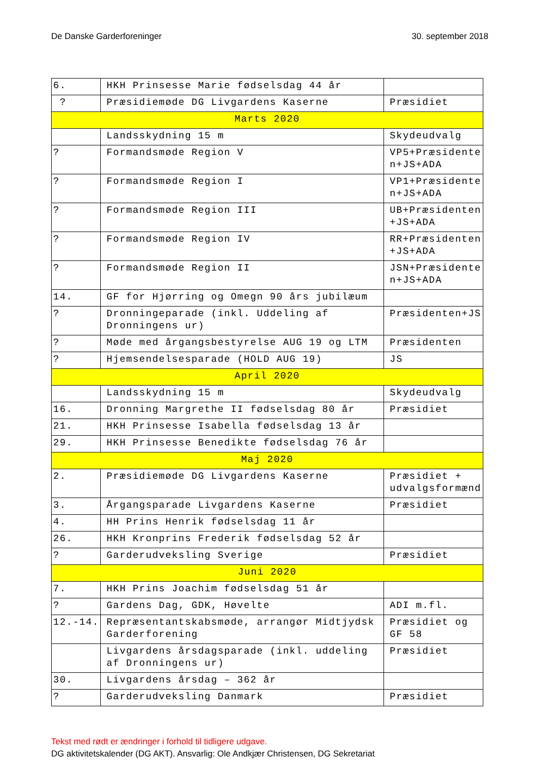De Danske Garderforeninger 30. september 2018
| 6. | HKH Prinsesse Marie fødselsdag 44 år | |
| ? | Præsidiemøde DG Livgardens Kaserne | Præsidiet |
| Marts 2020 | | |
| | Landsskydning 15 m | Skydeudvalg |
| ? | Formandsmøde Region V | VP5+Præsidente n+JS+ADA |
| ? | Formandsmøde Region I | VP1+Præsidente n+JS+ADA |
| ? | Formandsmøde Region III | UB+Præsidenten +JS+ADA |
| ? | Formandsmøde Region IV | RR+Præsidenten +JS+ADA |
| ? | Formandsmøde Region II | JSN+Præsidente n+JS+ADA |
| 14. | GF for Hjørring og Omegn 90 års jubilæum | |
| ? | Dronningeparade (inkl. Uddeling af Dronningens ur) | Præsidenten+JS |
| ? | Møde med årgangsbestyrelse AUG 19 og LTM | Præsidenten |
| ? | Hjemsendelsesparade (HOLD AUG 19) | JS |
| April 2020 | | |
| | Landsskydning 15 m | Skydeudvalg |
| 16. | Dronning Margrethe II fødselsdag 80 år | Præsidiet |
| 21. | HKH Prinsesse Isabella fødselsdag 13 år | |
| 29. | HKH Prinsesse Benedikte fødselsdag 76 år | |
| Maj 2020 | | |
| 2. | Præsidiemøde DG Livgardens Kaserne | Præsidiet + udvalgsformænd |
| 3. | Årgangsparade Livgardens Kaserne | Præsidiet |
| 4. | HH Prins Henrik fødselsdag 11 år | |
| 26. | HKH Kronprins Frederik fødselsdag 52 år | |
| ? | Garderudveksling Sverige | Præsidiet |
| Juni 2020 | | |
| 7. | HKH Prins Joachim fødselsdag 51 år | |
| ? | Gardens Dag, GDK, Høvelte | ADI m.fl. |
| 12.-14. | Repræsentantskabsmøde, arrangør Midtjydsk Garderforening | Præsidiet og GF 58 |
| | Livgardens årsdagsparade (inkl. uddeling af Dronningens ur) | Præsidiet |
| 30. | Livgardens årsdag – 362 år | |
| ? | Garderudveksling Danmark | Præsidiet |
Tekst med rødt er ændringer i forhold til tidligere udgave.
DG aktivitetskalender (DG AKT). Ansvarlig: Ole Andkjær Christensen, DG Sekretariat